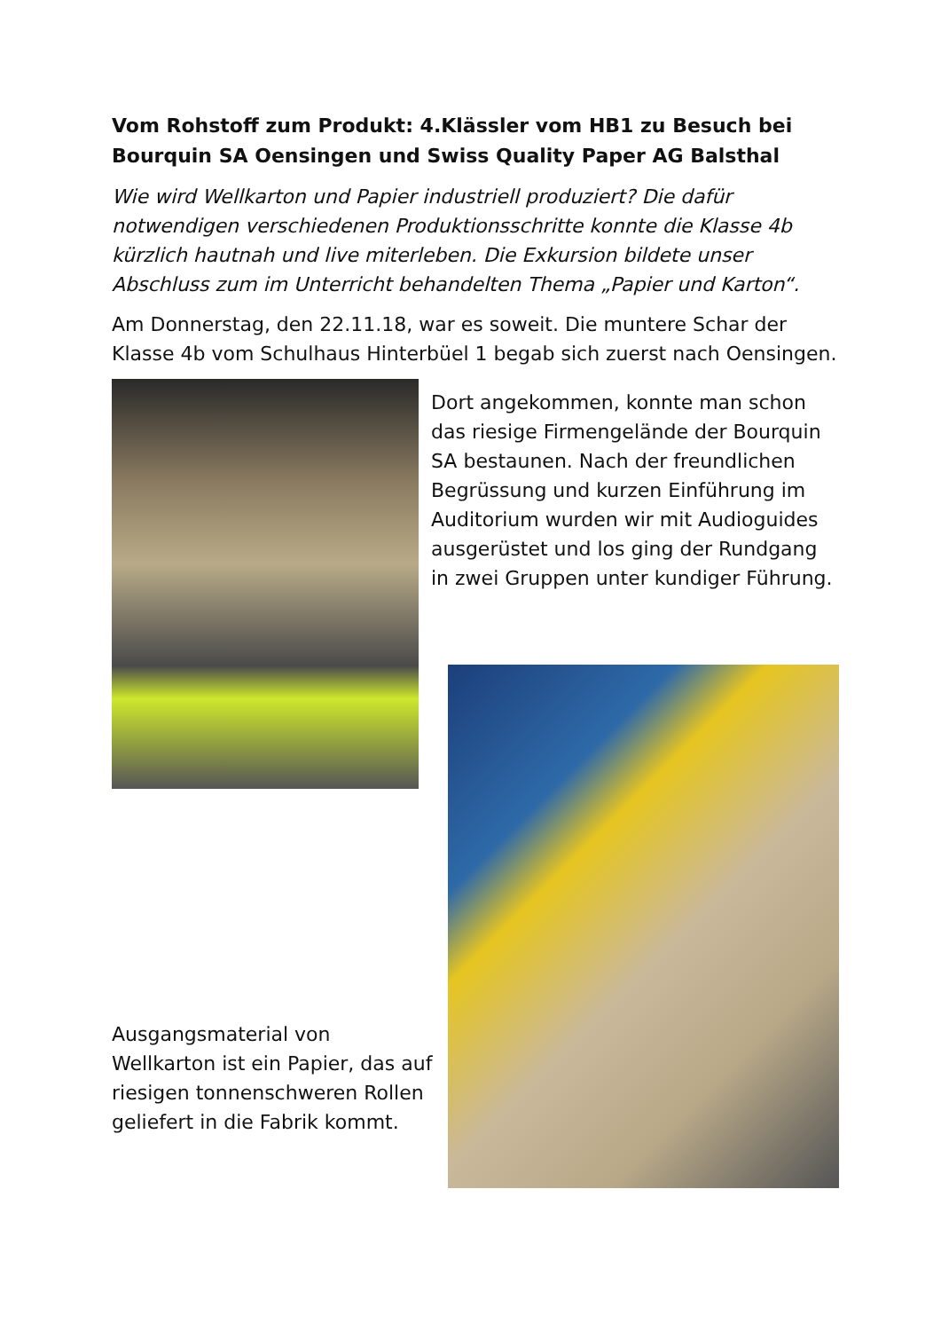Vom Rohstoff zum Produkt: 4.Klässler vom HB1 zu Besuch bei Bourquin SA Oensingen und Swiss Quality Paper AG Balsthal
Wie wird Wellkarton und Papier industriell produziert? Die dafür notwendigen verschiedenen Produktionsschritte konnte die Klasse 4b kürzlich hautnah und live miterleben. Die Exkursion bildete unser Abschluss zum im Unterricht behandelten Thema „Papier und Karton“.
Am Donnerstag, den 22.11.18, war es soweit. Die muntere Schar der Klasse 4b vom Schulhaus Hinterbüel 1 begab sich zuerst nach Oensingen.
Dort angekommen, konnte man schon das riesige Firmengelände der Bourquin SA bestaunen. Nach der freundlichen Begrüssung und kurzen Einführung im Auditorium wurden wir mit Audioguides ausgerüstet und los ging der Rundgang in zwei Gruppen unter kundiger Führung.
Ausgangsmaterial von Wellkarton ist ein Papier, das auf riesigen tonnenschweren Rollen geliefert in die Fabrik kommt.